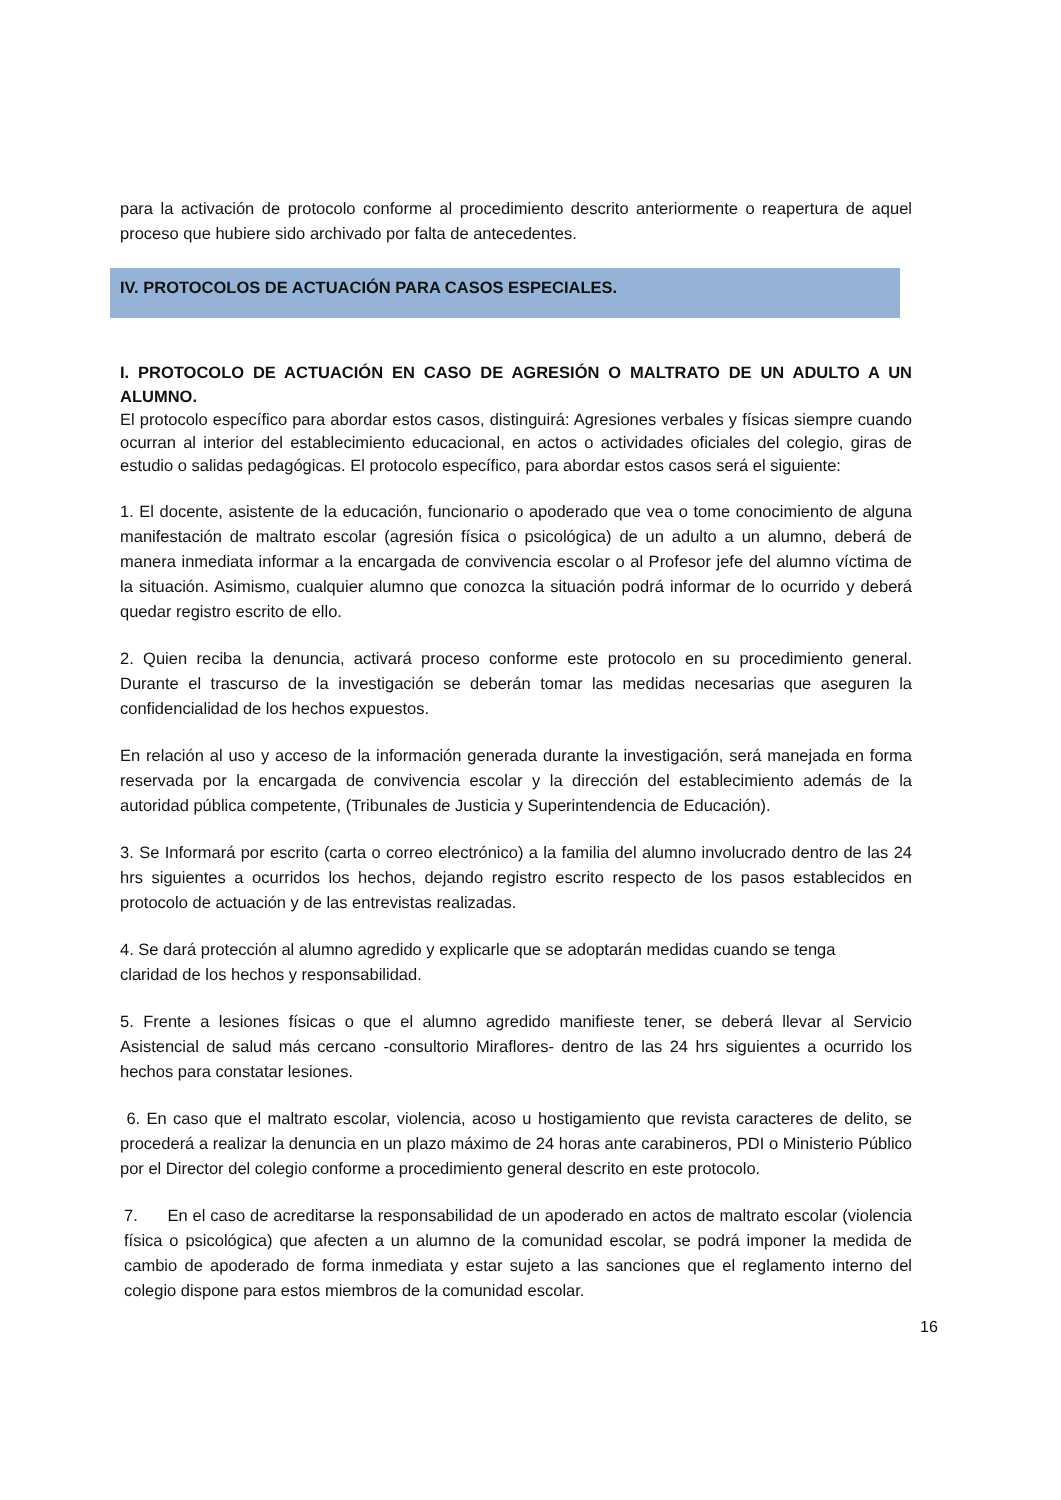para la activación de protocolo conforme al procedimiento descrito anteriormente o reapertura de aquel proceso que hubiere sido archivado por falta de antecedentes.
IV. PROTOCOLOS DE ACTUACIÓN PARA CASOS ESPECIALES.
I. PROTOCOLO DE ACTUACIÓN EN CASO DE AGRESIÓN O MALTRATO DE UN ADULTO A UN ALUMNO.
El protocolo específico para abordar estos casos, distinguirá: Agresiones verbales y físicas siempre cuando ocurran al interior del establecimiento educacional, en actos o actividades oficiales del colegio, giras de estudio o salidas pedagógicas. El protocolo específico, para abordar estos casos será el siguiente:
1. El docente, asistente de la educación, funcionario o apoderado que vea o tome conocimiento de alguna manifestación de maltrato escolar (agresión física o psicológica) de un adulto a un alumno, deberá de manera inmediata informar a la encargada de convivencia escolar o al Profesor jefe del alumno víctima de la situación. Asimismo, cualquier alumno que conozca la situación podrá informar de lo ocurrido y deberá quedar registro escrito de ello.
2. Quien reciba la denuncia, activará proceso conforme este protocolo en su procedimiento general. Durante el trascurso de la investigación se deberán tomar las medidas necesarias que aseguren la confidencialidad de los hechos expuestos.
En relación al uso y acceso de la información generada durante la investigación, será manejada en forma reservada por la encargada de convivencia escolar y la dirección del establecimiento además de la autoridad pública competente, (Tribunales de Justicia y Superintendencia de Educación).
3. Se Informará por escrito (carta o correo electrónico) a la familia del alumno involucrado dentro de las 24 hrs siguientes a ocurridos los hechos, dejando registro escrito respecto de los pasos establecidos en protocolo de actuación y de las entrevistas realizadas.
4. Se dará protección al alumno agredido y explicarle que se adoptarán medidas cuando se tenga
claridad de los hechos y responsabilidad.
5. Frente a lesiones físicas o que el alumno agredido manifieste tener, se deberá llevar al Servicio Asistencial de salud más cercano -consultorio Miraflores- dentro de las 24 hrs siguientes a ocurrido los hechos para constatar lesiones.
6. En caso que el maltrato escolar, violencia, acoso u hostigamiento que revista caracteres de delito, se procederá a realizar la denuncia en un plazo máximo de 24 horas ante carabineros, PDI o Ministerio Público por el Director del colegio conforme a procedimiento general descrito en este protocolo.
7. En el caso de acreditarse la responsabilidad de un apoderado en actos de maltrato escolar (violencia física o psicológica) que afecten a un alumno de la comunidad escolar, se podrá imponer la medida de cambio de apoderado de forma inmediata y estar sujeto a las sanciones que el reglamento interno del colegio dispone para estos miembros de la comunidad escolar.
16